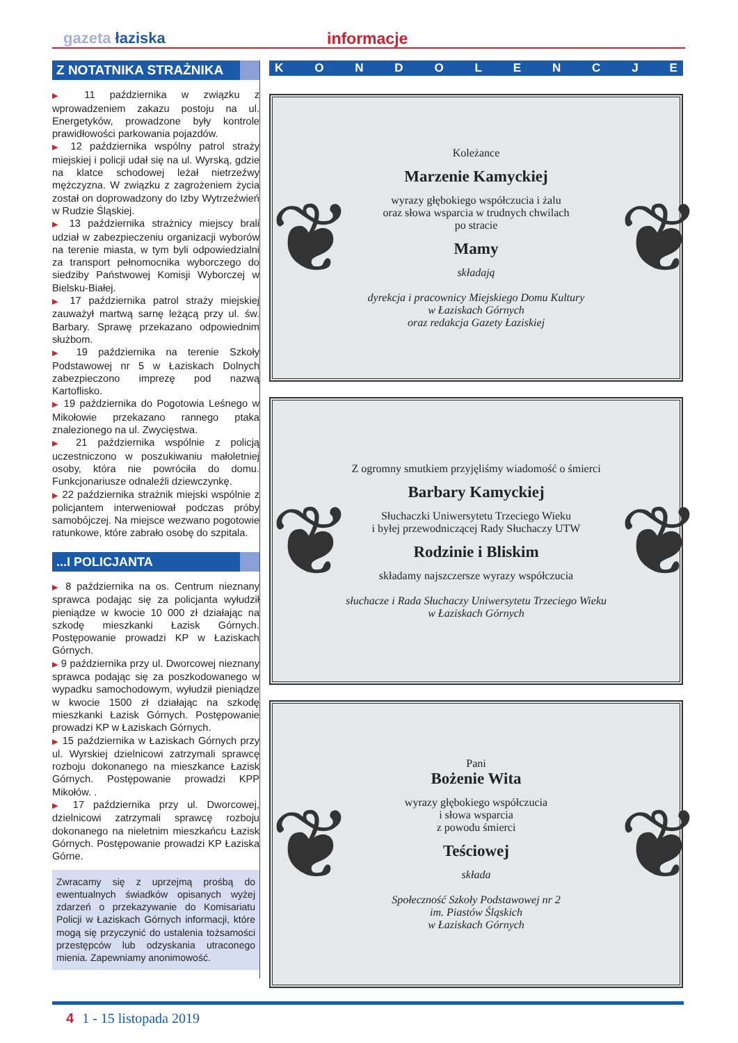gazeta łaziska informacje
Z NOTATNIKA STRAŻNIKA
▶ 11 października w związku z wprowadzeniem zakazu postoju na ul. Energetyków, prowadzone były kontrole prawidłowości parkowania pojazdów.
▶ 12 października wspólny patrol straży miejskiej i policji udał się na ul. Wyrską, gdzie na klatce schodowej leżał nietrzeźwy mężczyzna. W związku z zagrożeniem życia został on doprowadzony do Izby Wytrzeźwień w Rudzie Śląskiej.
▶ 13 października strażnicy miejscy brali udział w zabezpieczeniu organizacji wyborów na terenie miasta, w tym byli odpowiedzialni za transport pełnomocnika wyborczego do siedziby Państwowej Komisji Wyborczej w Bielsku-Białej.
▶ 17 października patrol straży miejskiej zauważył martwą sarnę leżącą przy ul. św. Barbary. Sprawę przekazano odpowiednim służbom.
▶ 19 października na terenie Szkoły Podstawowej nr 5 w Łaziskach Dolnych zabezpieczono imprezę pod nazwą Kartoflisko.
▶ 19 października do Pogotowia Leśnego w Mikołowie przekazano rannego ptaka znalezionego na ul. Zwycięstwa.
▶ 21 października wspólnie z policją uczestniczono w poszukiwaniu małoletniej osoby, która nie powróciła do domu. Funkcjonariusze odnaleźli dziewczynkę.
▶ 22 października strażnik miejski wspólnie z policjantem interweniował podczas próby samobójczej. Na miejsce wezwano pogotowie ratunkowe, które zabrało osobę do szpitala.
...I POLICJANTA
▶ 8 października na os. Centrum nieznany sprawca podając się za policjanta wyłudził pieniądze w kwocie 10 000 zł działając na szkodę mieszkanki Łazisk Górnych. Postępowanie prowadzi KP w Łaziskach Górnych.
▶ 9 października przy ul. Dworcowej nieznany sprawca podając się za poszkodowanego w wypadku samochodowym, wyłudził pieniądze w kwocie 1500 zł działając na szkodę mieszkanki Łazisk Górnych. Postępowanie prowadzi KP w Łaziskach Górnych.
▶ 15 października w Łaziskach Górnych przy ul. Wyrskiej dzielnicowi zatrzymali sprawcę rozboju dokonanego na mieszkance Łazisk Górnych. Postępowanie prowadzi KPP Mikołów. .
▶ 17 października przy ul. Dworcowej, dzielnicowi zatrzymali sprawcę rozboju dokonanego na nieletnim mieszkańcu Łazisk Górnych. Postępowanie prowadzi KP Łaziska Górne.
Zwracamy się z uprzejmą prośbą do ewentualnych świadków opisanych wyżej zdarzeń o przekazywanie do Komisariatu Policji w Łaziskach Górnych informacji, które mogą się przyczynić do ustalenia tożsamości przestępców lub odzyskania utraconego mienia. Zapewniamy anonimowość.
KONDOLENCJE
❦
Koleżance
Marzenie Kamyckiej
wyrazy głębokiego współczucia i żalu
oraz słowa wsparcia w trudnych chwilach
po stracie
Mamy
składają
dyrekcja i pracownicy Miejskiego Domu Kultury
w Łaziskach Górnych
oraz redakcja Gazety Łaziskiej
❦
❦
Z ogromny smutkiem przyjęliśmy wiadomość o śmierci
Barbary Kamyckiej
Słuchaczki Uniwersytetu Trzeciego Wieku
i byłej przewodniczącej Rady Słuchaczy UTW
Rodzinie i Bliskim
składamy najszczersze wyrazy współczucia
słuchacze i Rada Słuchaczy Uniwersytetu Trzeciego Wieku
w Łaziskach Górnych
❦
❦
Pani
Bożenie Wita
wyrazy głębokiego współczucia
i słowa wsparcia
z powodu śmierci
Teściowej
składa
Społeczność Szkoły Podstawowej nr 2
im. Piastów Śląskich
w Łaziskach Górnych
❦
4 1 - 15 listopada 2019